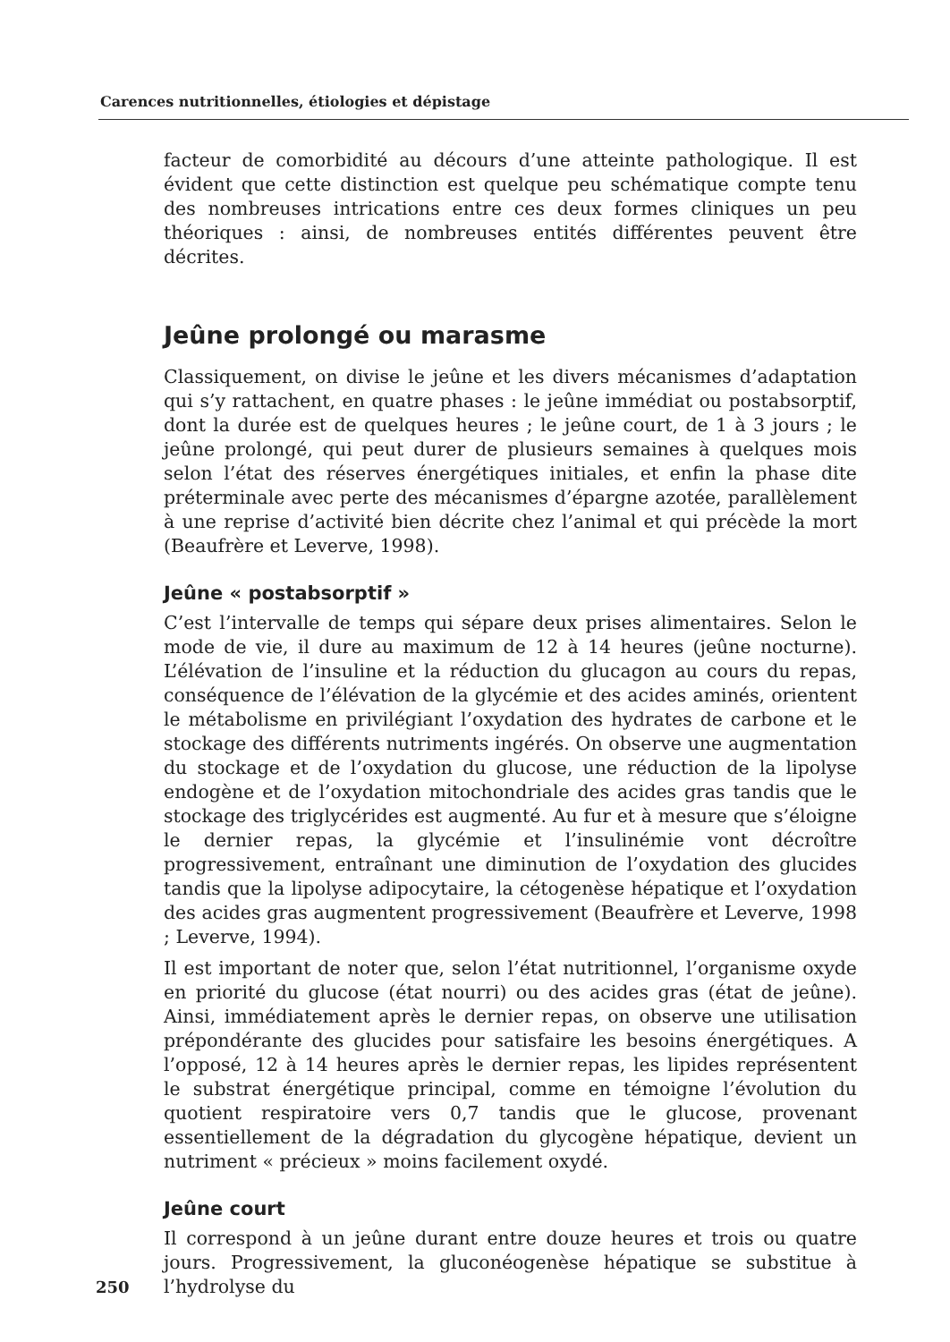Carences nutritionnelles, étiologies et dépistage
facteur de comorbidité au décours d’une atteinte pathologique. Il est évident que cette distinction est quelque peu schématique compte tenu des nombreuses intrications entre ces deux formes cliniques un peu théoriques : ainsi, de nombreuses entités différentes peuvent être décrites.
Jeûne prolongé ou marasme
Classiquement, on divise le jeûne et les divers mécanismes d’adaptation qui s’y rattachent, en quatre phases : le jeûne immédiat ou postabsorptif, dont la durée est de quelques heures ; le jeûne court, de 1 à 3 jours ; le jeûne prolongé, qui peut durer de plusieurs semaines à quelques mois selon l’état des réserves énergétiques initiales, et enfin la phase dite préterminale avec perte des mécanismes d’épargne azotée, parallèlement à une reprise d’activité bien décrite chez l’animal et qui précède la mort (Beaufrère et Leverve, 1998).
Jeûne « postabsorptif »
C’est l’intervalle de temps qui sépare deux prises alimentaires. Selon le mode de vie, il dure au maximum de 12 à 14 heures (jeûne nocturne). L’élévation de l’insuline et la réduction du glucagon au cours du repas, conséquence de l’élévation de la glycémie et des acides aminés, orientent le métabolisme en privilégiant l’oxydation des hydrates de carbone et le stockage des différents nutriments ingérés. On observe une augmentation du stockage et de l’oxydation du glucose, une réduction de la lipolyse endogène et de l’oxydation mitochondriale des acides gras tandis que le stockage des triglycérides est augmenté. Au fur et à mesure que s’éloigne le dernier repas, la glycémie et l’insulinémie vont décroître progressivement, entraînant une diminution de l’oxydation des glucides tandis que la lipolyse adipocytaire, la cétogenèse hépatique et l’oxydation des acides gras augmentent progressivement (Beaufrère et Leverve, 1998 ; Leverve, 1994).
Il est important de noter que, selon l’état nutritionnel, l’organisme oxyde en priorité du glucose (état nourri) ou des acides gras (état de jeûne). Ainsi, immédiatement après le dernier repas, on observe une utilisation prépondérante des glucides pour satisfaire les besoins énergétiques. A l’opposé, 12 à 14 heures après le dernier repas, les lipides représentent le substrat énergétique principal, comme en témoigne l’évolution du quotient respiratoire vers 0,7 tandis que le glucose, provenant essentiellement de la dégradation du glycogène hépatique, devient un nutriment « précieux » moins facilement oxydé.
Jeûne court
Il correspond à un jeûne durant entre douze heures et trois ou quatre jours.
250
Progressivement, la gluconéogenèse hépatique se substitue à l’hydrolyse du